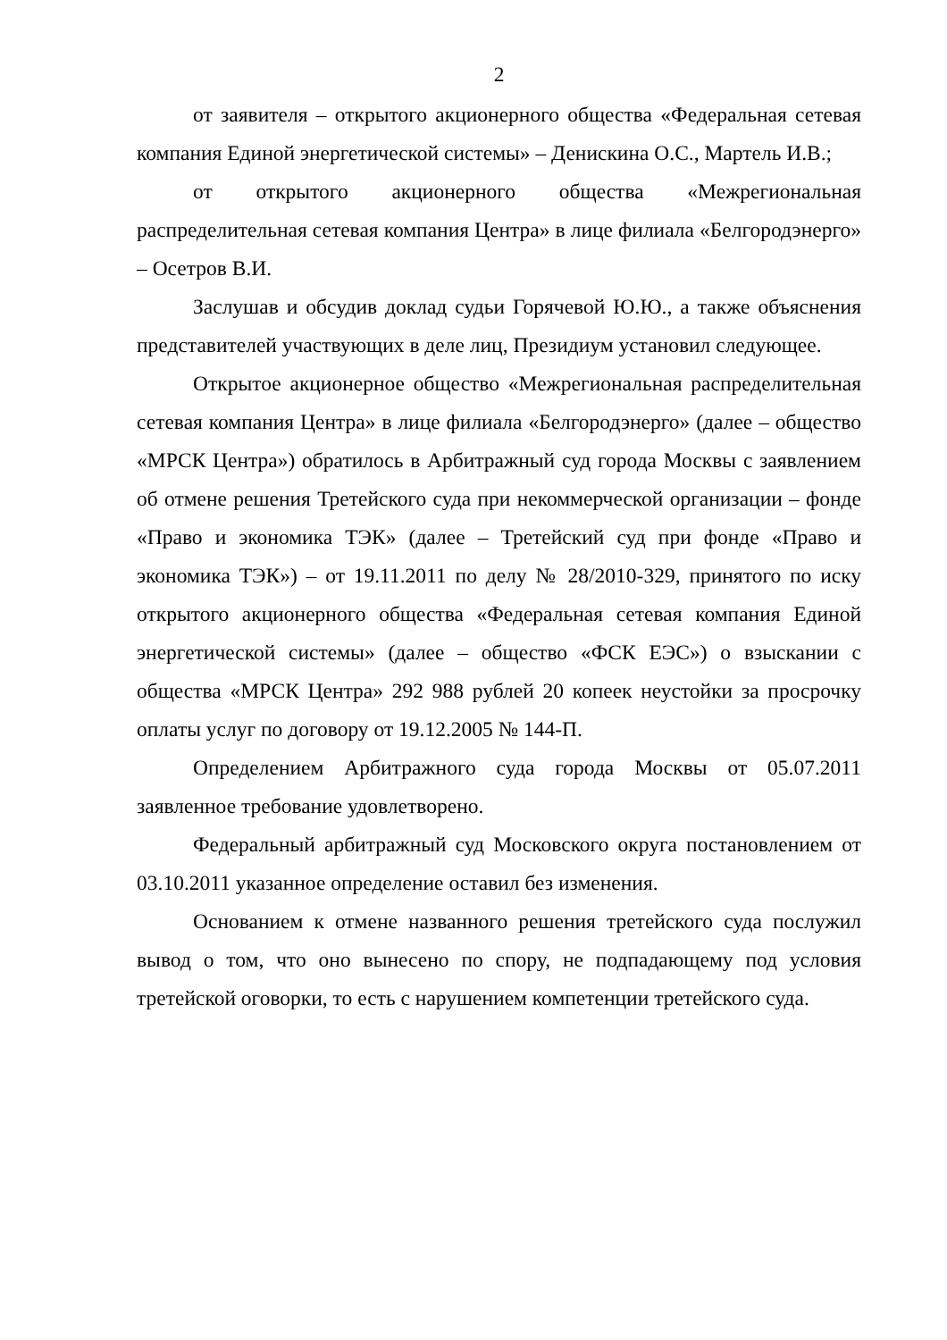2
от заявителя – открытого акционерного общества «Федеральная сетевая компания Единой энергетической системы» – Денискина О.С., Мартель И.В.;
от открытого акционерного общества «Межрегиональная распределительная сетевая компания Центра» в лице филиала «Белгородэнерго» – Осетров В.И.
Заслушав и обсудив доклад судьи Горячевой Ю.Ю., а также объяснения представителей участвующих в деле лиц, Президиум установил следующее.
Открытое акционерное общество «Межрегиональная распределительная сетевая компания Центра» в лице филиала «Белгородэнерго» (далее – общество «МРСК Центра») обратилось в Арбитражный суд города Москвы с заявлением об отмене решения Третейского суда при некоммерческой организации – фонде «Право и экономика ТЭК» (далее – Третейский суд при фонде «Право и экономика ТЭК») – от 19.11.2011 по делу № 28/2010-329, принятого по иску открытого акционерного общества «Федеральная сетевая компания Единой энергетической системы» (далее – общество «ФСК ЕЭС») о взыскании с общества «МРСК Центра» 292 988 рублей 20 копеек неустойки за просрочку оплаты услуг по договору от 19.12.2005 № 144-П.
Определением Арбитражного суда города Москвы от 05.07.2011 заявленное требование удовлетворено.
Федеральный арбитражный суд Московского округа постановлением от 03.10.2011 указанное определение оставил без изменения.
Основанием к отмене названного решения третейского суда послужил вывод о том, что оно вынесено по спору, не подпадающему под условия третейской оговорки, то есть с нарушением компетенции третейского суда.